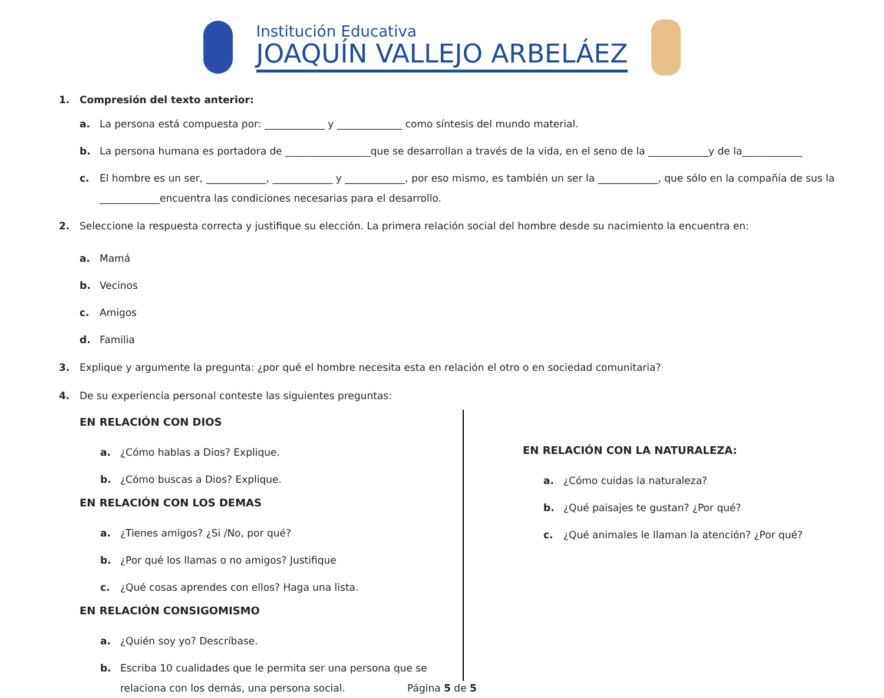Institución Educativa
JOAQUÍN VALLEJO ARBELÁEZ
1. Compresión del texto anterior:
a. La persona está compuesta por: ____________ y _____________ como síntesis del mundo material.
b. La persona humana es portadora de _________________que se desarrollan a través de la vida, en el seno de la ____________y de la____________
c. El hombre es un ser, ____________, ____________ y ____________, por eso mismo, es también un ser la ____________, que sólo en la compañía de sus la ____________encuentra las condiciones necesarias para el desarrollo.
2. Seleccione la respuesta correcta y justifique su elección. La primera relación social del hombre desde su nacimiento la encuentra en:
a. Mamá
b. Vecinos
c. Amigos
d. Familia
3. Explique y argumente la pregunta: ¿por qué el hombre necesita esta en relación el otro o en sociedad comunitaria?
4. De su experiencia personal conteste las siguientes preguntas:
EN RELACIÓN CON DIOS
a. ¿Cómo hablas a Dios? Explique.
b. ¿Cómo buscas a Dios? Explique.
EN RELACIÓN CON LOS DEMAS
a. ¿Tienes amigos? ¿Si /No, por qué?
b. ¿Por qué los llamas o no amigos? Justifique
c. ¿Qué cosas aprendes con ellos? Haga una lista.
EN RELACIÓN CONSIGOMISMO
a. ¿Quién soy yo? Descríbase.
b. Escriba 10 cualidades que le permita ser una persona que se relaciona con los demás, una persona social.
EN RELACIÓN CON LA NATURALEZA:
a. ¿Cómo cuidas la naturaleza?
b. ¿Qué paisajes te gustan? ¿Por qué?
c. ¿Qué animales le llaman la atención? ¿Por qué?
Página 5 de 5